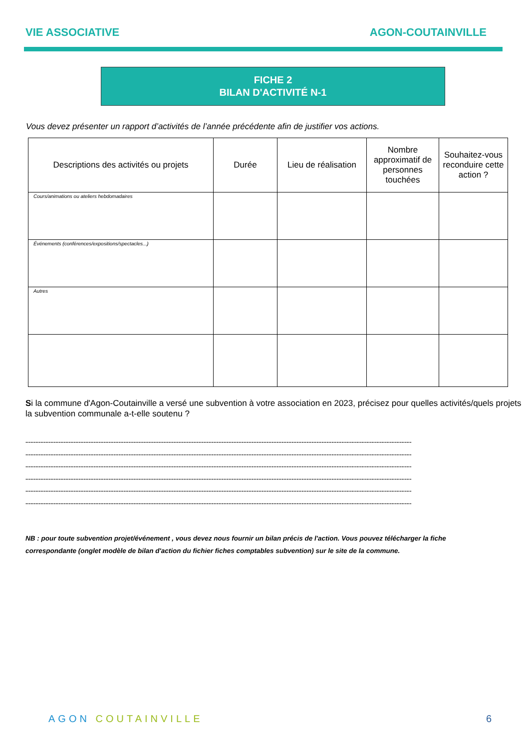VIE ASSOCIATIVE AGON-COUTAINVILLE
FICHE 2
BILAN D'ACTIVITÉ N-1
Vous devez présenter un rapport d’activités de l’année précédente afin de justifier vos actions.
| Descriptions des activités ou projets | Durée | Lieu de réalisation | Nombre approximatif de personnes touchées | Souhaitez-vous reconduire cette action ? |
| --- | --- | --- | --- | --- |
| Cours/animations ou ateliers hebdomadaires | | | | |
| Événements (conférences/expositions/spectacles...) | | | | |
| Autres | | | | |
Si la commune d'Agon-Coutainville a versé une subvention à votre association en 2023, précisez pour quelles activités/quels projets la subvention communale a-t-elle soutenu ?
........................................................................................................................................................................................................................................
........................................................................................................................................................................................................................................
........................................................................................................................................................................................................................................
........................................................................................................................................................................................................................................
........................................................................................................................................................................................................................................
........................................................................................................................................................................................................................................
NB : pour toute subvention projet/événement , vous devez nous fournir un bilan précis de l'action. Vous pouvez télécharger la fiche correspondante (onglet modèle de bilan d'action du fichier fiches comptables subvention) sur le site de la commune.
AGON COUTAINVILLE 6